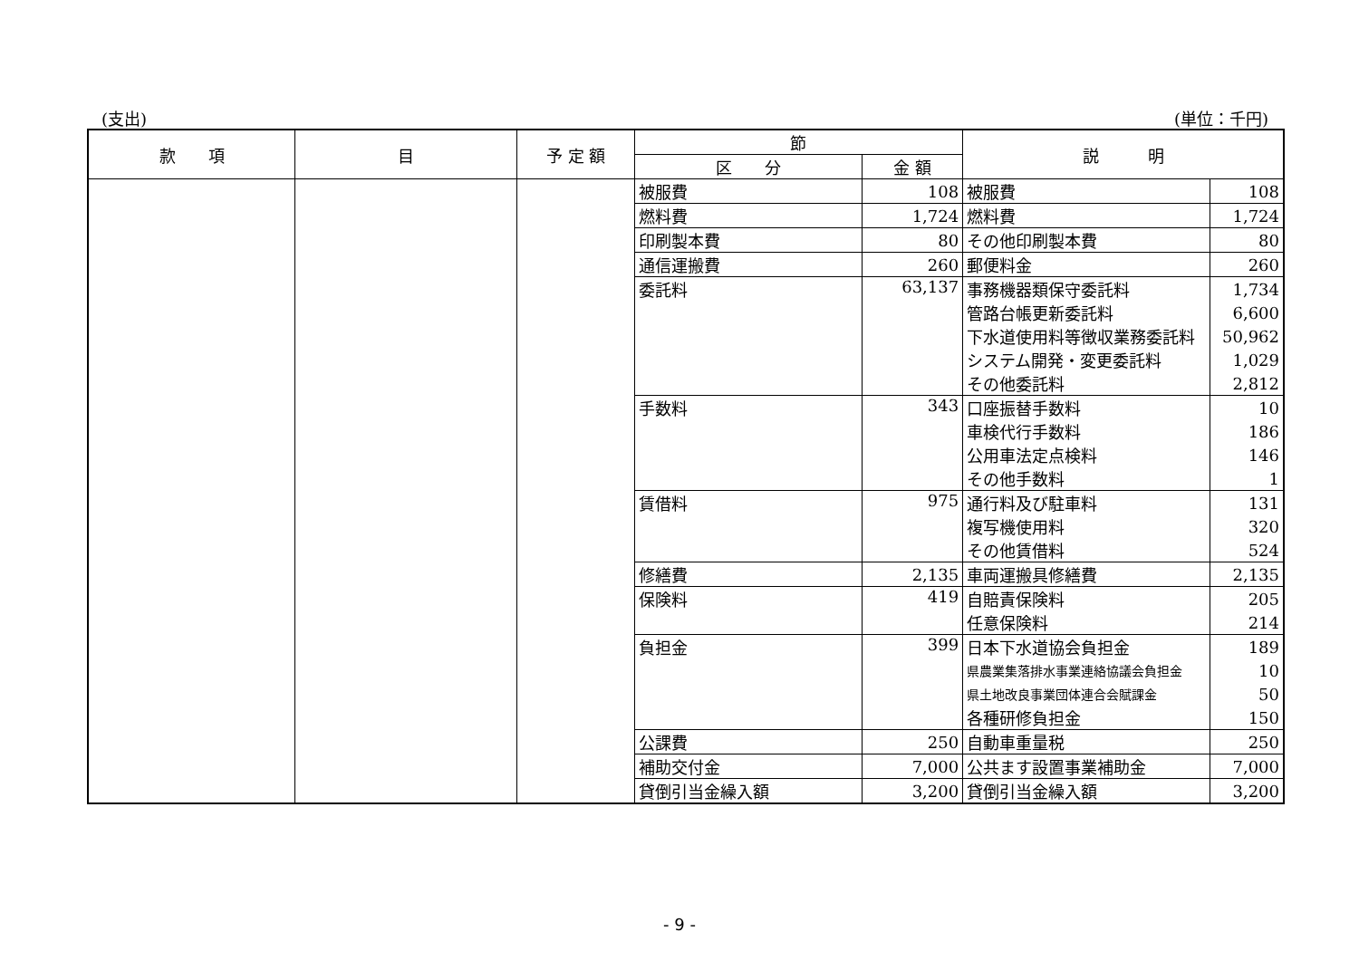(支出) (単位：千円)
| 款 項 | 目 | 予 定 額 | 節 | | 説 明 | |
| --- | --- | --- | --- | --- | --- | --- |
| | | | 区 分 | 金 額 | | |
| | | | 被服費 | 108 | 被服費 | 108 |
| | | | 燃料費 | 1,724 | 燃料費 | 1,724 |
| | | | 印刷製本費 | 80 | その他印刷製本費 | 80 |
| | | | 通信運搬費 | 260 | 郵便料金 | 260 |
| | | | 委託料 | 63,137 | 事務機器類保守委託料 | 1,734 |
| | | | | | 管路台帳更新委託料 | 6,600 |
| | | | | | 下水道使用料等徴収業務委託料 | 50,962 |
| | | | | | システム開発・変更委託料 | 1,029 |
| | | | | | その他委託料 | 2,812 |
| | | | 手数料 | 343 | 口座振替手数料 | 10 |
| | | | | | 車検代行手数料 | 186 |
| | | | | | 公用車法定点検料 | 146 |
| | | | | | その他手数料 | 1 |
| | | | 賃借料 | 975 | 通行料及び駐車料 | 131 |
| | | | | | 複写機使用料 | 320 |
| | | | | | その他賃借料 | 524 |
| | | | 修繕費 | 2,135 | 車両運搬具修繕費 | 2,135 |
| | | | 保険料 | 419 | 自賠責保険料 | 205 |
| | | | | | 任意保険料 | 214 |
| | | | 負担金 | 399 | 日本下水道協会負担金 | 189 |
| | | | | | 県農業集落排水事業連絡協議会負担金 | 10 |
| | | | | | 県土地改良事業団体連合会賦課金 | 50 |
| | | | | | 各種研修負担金 | 150 |
| | | | 公課費 | 250 | 自動車重量税 | 250 |
| | | | 補助交付金 | 7,000 | 公共ます設置事業補助金 | 7,000 |
| | | | 貸倒引当金繰入額 | 3,200 | 貸倒引当金繰入額 | 3,200 |
- 9 -